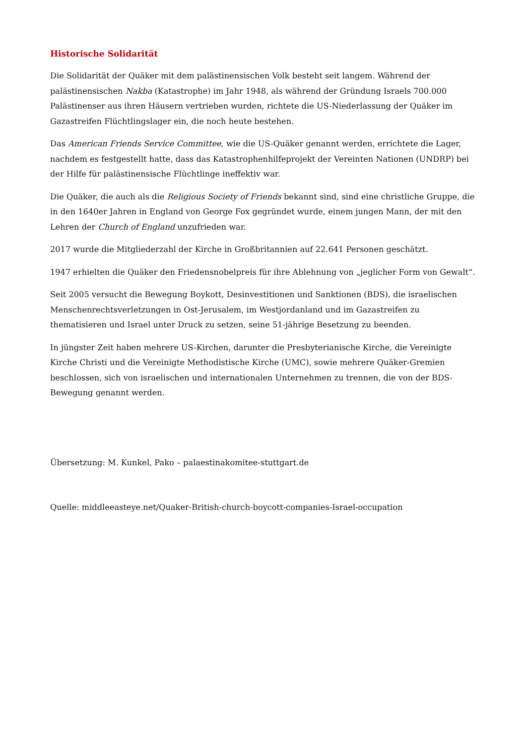Historische Solidarität
Die Solidarität der Quäker mit dem palästinensischen Volk besteht seit langem. Während der palästinensischen Nakba (Katastrophe) im Jahr 1948, als während der Gründung Israels 700.000 Palästinenser aus ihren Häusern vertrieben wurden, richtete die US-Niederlassung der Quäker im Gazastreifen Flüchtlingslager ein, die noch heute bestehen.
Das American Friends Service Committee, wie die US-Quäker genannt werden, errichtete die Lager, nachdem es festgestellt hatte, dass das Katastrophenhilfeprojekt der Vereinten Nationen (UNDRP) bei der Hilfe für palästinensische Flüchtlinge ineffektiv war.
Die Quäker, die auch als die Religious Society of Friends bekannt sind, sind eine christliche Gruppe, die in den 1640er Jahren in England von George Fox gegründet wurde, einem jungen Mann, der mit den Lehren der Church of England unzufrieden war.
2017 wurde die Mitgliederzahl der Kirche in Großbritannien auf 22.641 Personen geschätzt.
1947 erhielten die Quäker den Friedensnobelpreis für ihre Ablehnung von „jeglicher Form von Gewalt“.
Seit 2005 versucht die Bewegung Boykott, Desinvestitionen und Sanktionen (BDS), die israelischen Menschenrechtsverletzungen in Ost-Jerusalem, im Westjordanland und im Gazastreifen zu thematisieren und Israel unter Druck zu setzen, seine 51-jährige Besetzung zu beenden.
In jüngster Zeit haben mehrere US-Kirchen, darunter die Presbyterianische Kirche, die Vereinigte Kirche Christi und die Vereinigte Methodistische Kirche (UMC), sowie mehrere Quäker-Gremien beschlossen, sich von israelischen und internationalen Unternehmen zu trennen, die von der BDS-Bewegung genannt werden.
Übersetzung: M. Kunkel, Pako – palaestinakomitee-stuttgart.de
Quelle: middleeasteye.net/Quaker-British-church-boycott-companies-Israel-occupation